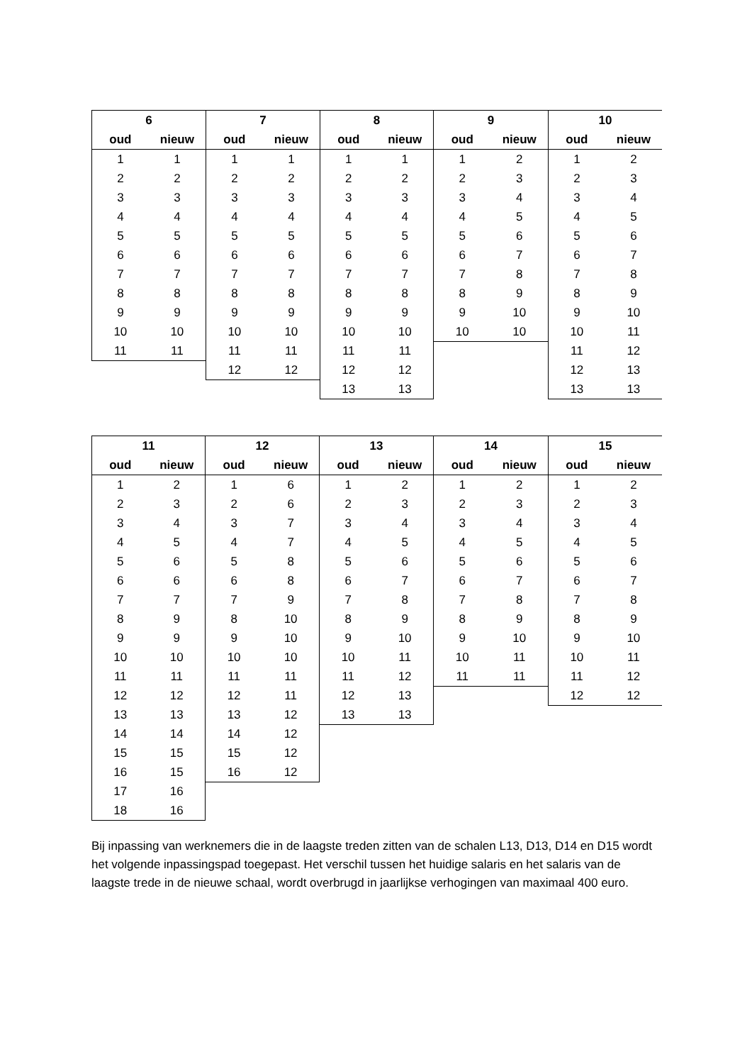| 6 | |
| --- | --- |
| oud | nieuw |
| 1 | 1 |
| 2 | 2 |
| 3 | 3 |
| 4 | 4 |
| 5 | 5 |
| 6 | 6 |
| 7 | 7 |
| 8 | 8 |
| 9 | 9 |
| 10 | 10 |
| 11 | 11 |
| 7 | |
| --- | --- |
| oud | nieuw |
| 1 | 1 |
| 2 | 2 |
| 3 | 3 |
| 4 | 4 |
| 5 | 5 |
| 6 | 6 |
| 7 | 7 |
| 8 | 8 |
| 9 | 9 |
| 10 | 10 |
| 11 | 11 |
| 12 | 12 |
| 8 | |
| --- | --- |
| oud | nieuw |
| 1 | 1 |
| 2 | 2 |
| 3 | 3 |
| 4 | 4 |
| 5 | 5 |
| 6 | 6 |
| 7 | 7 |
| 8 | 8 |
| 9 | 9 |
| 10 | 10 |
| 11 | 11 |
| 12 | 12 |
| 13 | 13 |
| 9 | |
| --- | --- |
| oud | nieuw |
| 1 | 2 |
| 2 | 3 |
| 3 | 4 |
| 4 | 5 |
| 5 | 6 |
| 6 | 7 |
| 7 | 8 |
| 8 | 9 |
| 9 | 10 |
| 10 | 10 |
| 10 | |
| --- | --- |
| oud | nieuw |
| 1 | 2 |
| 2 | 3 |
| 3 | 4 |
| 4 | 5 |
| 5 | 6 |
| 6 | 7 |
| 7 | 8 |
| 8 | 9 |
| 9 | 10 |
| 10 | 11 |
| 11 | 12 |
| 12 | 13 |
| 13 | 13 |
| 11 | |
| --- | --- |
| oud | nieuw |
| 1 | 2 |
| 2 | 3 |
| 3 | 4 |
| 4 | 5 |
| 5 | 6 |
| 6 | 6 |
| 7 | 7 |
| 8 | 9 |
| 9 | 9 |
| 10 | 10 |
| 11 | 11 |
| 12 | 12 |
| 13 | 13 |
| 14 | 14 |
| 15 | 15 |
| 16 | 15 |
| 17 | 16 |
| 18 | 16 |
| 12 | |
| --- | --- |
| oud | nieuw |
| 1 | 6 |
| 2 | 6 |
| 3 | 7 |
| 4 | 7 |
| 5 | 8 |
| 6 | 8 |
| 7 | 9 |
| 8 | 10 |
| 9 | 10 |
| 10 | 10 |
| 11 | 11 |
| 12 | 11 |
| 13 | 12 |
| 14 | 12 |
| 15 | 12 |
| 16 | 12 |
| 13 | |
| --- | --- |
| oud | nieuw |
| 1 | 2 |
| 2 | 3 |
| 3 | 4 |
| 4 | 5 |
| 5 | 6 |
| 6 | 7 |
| 7 | 8 |
| 8 | 9 |
| 9 | 10 |
| 10 | 11 |
| 11 | 12 |
| 12 | 13 |
| 13 | 13 |
| 14 | |
| --- | --- |
| oud | nieuw |
| 1 | 2 |
| 2 | 3 |
| 3 | 4 |
| 4 | 5 |
| 5 | 6 |
| 6 | 7 |
| 7 | 8 |
| 8 | 9 |
| 9 | 10 |
| 10 | 11 |
| 11 | 11 |
| 15 | |
| --- | --- |
| oud | nieuw |
| 1 | 2 |
| 2 | 3 |
| 3 | 4 |
| 4 | 5 |
| 5 | 6 |
| 6 | 7 |
| 7 | 8 |
| 8 | 9 |
| 9 | 10 |
| 10 | 11 |
| 11 | 12 |
| 12 | 12 |
Bij inpassing van werknemers die in de laagste treden zitten van de schalen L13, D13, D14 en D15 wordt het volgende inpassingspad toegepast. Het verschil tussen het huidige salaris en het salaris van de laagste trede in de nieuwe schaal, wordt overbrugd in jaarlijkse verhogingen van maximaal 400 euro.